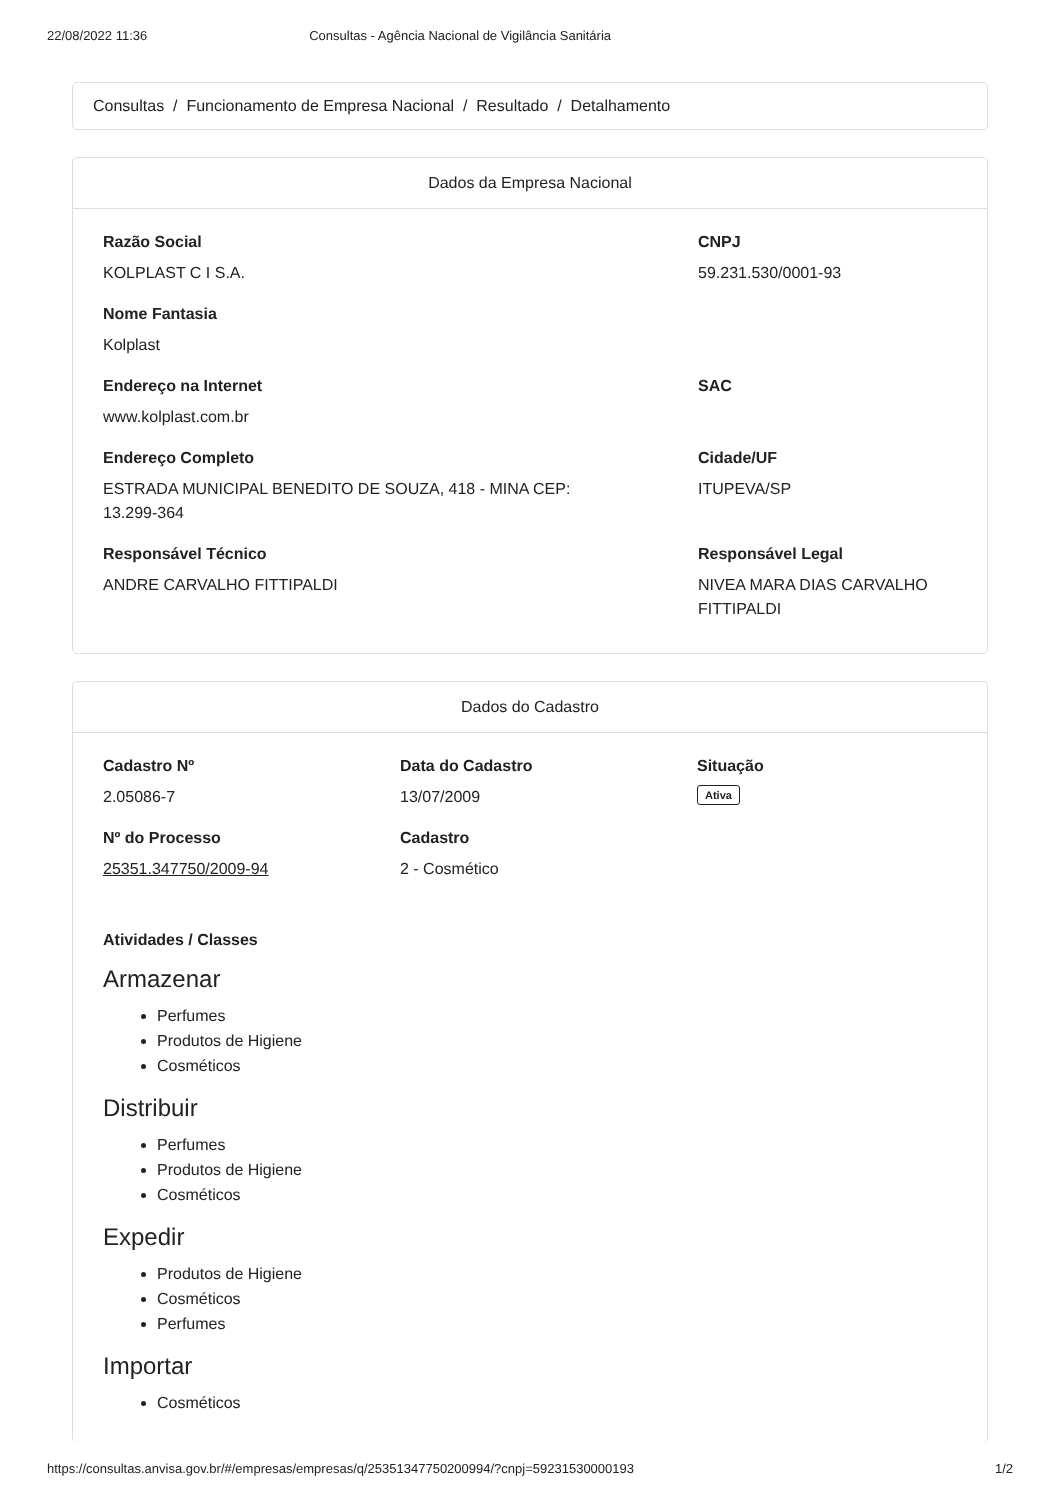22/08/2022 11:36 Consultas - Agência Nacional de Vigilância Sanitária
Consultas / Funcionamento de Empresa Nacional / Resultado / Detalhamento
Dados da Empresa Nacional
Razão Social
KOLPLAST C I S.A.
CNPJ
59.231.530/0001-93
Nome Fantasia
Kolplast
Endereço na Internet
www.kolplast.com.br
SAC
Endereço Completo
ESTRADA MUNICIPAL BENEDITO DE SOUZA, 418 - MINA CEP:
13.299-364
Cidade/UF
ITUPEVA/SP
Responsável Técnico
ANDRE CARVALHO FITTIPALDI
Responsável Legal
NIVEA MARA DIAS CARVALHO
FITTIPALDI
Dados do Cadastro
Cadastro Nº
2.05086-7
Data do Cadastro
13/07/2009
Situação
Ativa
Nº do Processo
25351.347750/2009-94
Cadastro
2 - Cosmético
Atividades / Classes
Armazenar
Perfumes
Produtos de Higiene
Cosméticos
Distribuir
Perfumes
Produtos de Higiene
Cosméticos
Expedir
Produtos de Higiene
Cosméticos
Perfumes
Importar
Cosméticos
https://consultas.anvisa.gov.br/#/empresas/empresas/q/25351347750200994/?cnpj=59231530000193 1/2